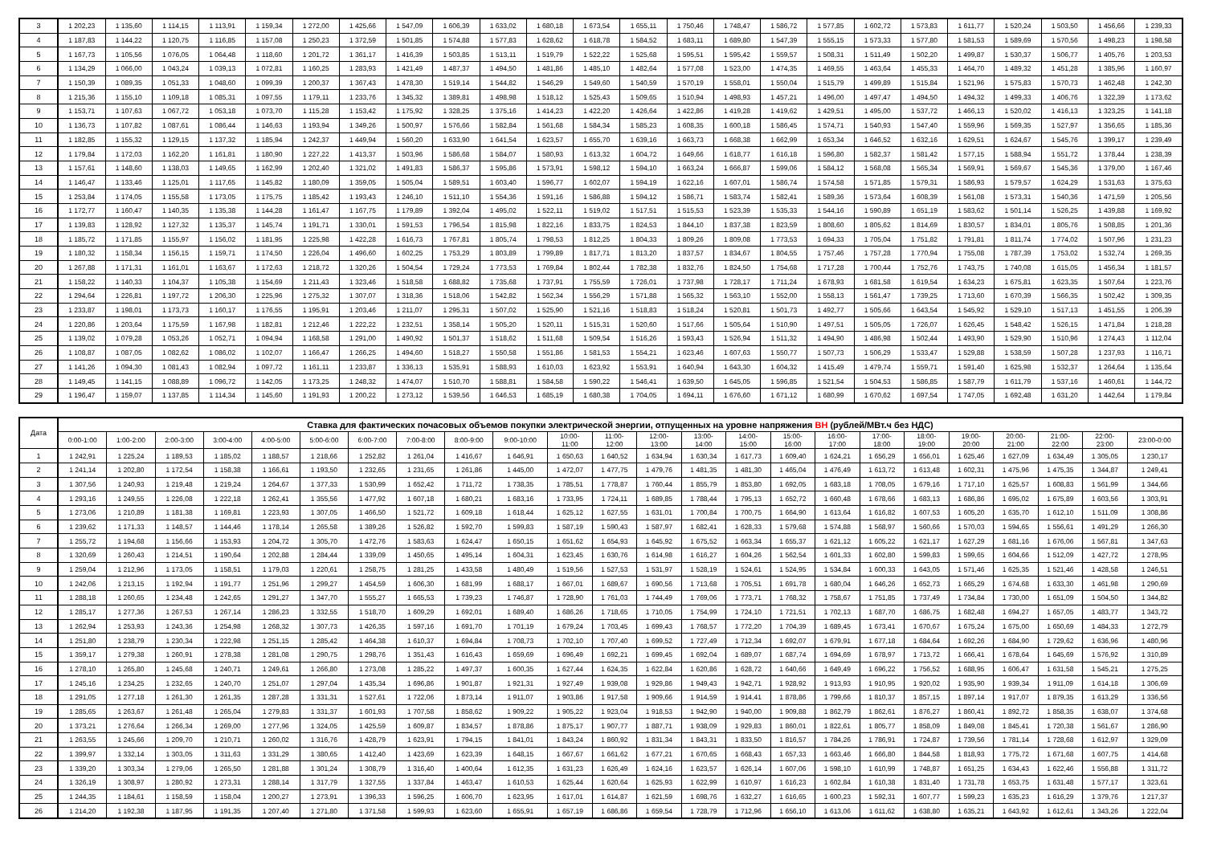| 3 | 1 202,23 | 1 135,60 | 1 114,15 | 1 113,91 | 1 159,34 | 1 272,00 | 1 425,66 | 1 547,09 | 1 606,39 | 1 633,02 | 1 680,18 | 1 673,54 | 1 655,11 | 1 750,46 | 1 748,47 | 1 586,72 | 1 577,85 | 1 602,72 | 1 573,83 | 1 611,77 | 1 520,24 | 1 503,50 | 1 456,66 | 1 239,33 |
| 4 | 1 187,83 | 1 144,22 | 1 120,75 | 1 116,85 | 1 157,08 | 1 250,23 | 1 372,59 | 1 501,85 | 1 574,88 | 1 577,83 | 1 628,62 | 1 618,78 | 1 584,52 | 1 683,11 | 1 689,80 | 1 547,39 | 1 555,15 | 1 573,33 | 1 577,80 | 1 581,53 | 1 589,69 | 1 570,56 | 1 498,23 | 1 198,58 |
| 5 | 1 167,73 | 1 105,56 | 1 076,05 | 1 064,48 | 1 118,60 | 1 201,72 | 1 361,17 | 1 416,39 | 1 503,85 | 1 513,11 | 1 519,79 | 1 522,22 | 1 525,68 | 1 595,51 | 1 595,42 | 1 559,57 | 1 508,31 | 1 511,49 | 1 502,20 | 1 499,87 | 1 530,37 | 1 506,77 | 1 405,76 | 1 203,53 |
| 6 | 1 134,29 | 1 066,00 | 1 043,24 | 1 039,13 | 1 072,81 | 1 160,25 | 1 283,93 | 1 421,49 | 1 487,37 | 1 494,50 | 1 481,86 | 1 485,10 | 1 482,64 | 1 577,08 | 1 523,00 | 1 474,35 | 1 469,55 | 1 463,64 | 1 455,33 | 1 464,70 | 1 489,32 | 1 451,28 | 1 385,96 | 1 160,97 |
| 7 | 1 150,39 | 1 089,35 | 1 051,33 | 1 048,60 | 1 099,39 | 1 200,37 | 1 367,43 | 1 478,30 | 1 519,14 | 1 544,82 | 1 546,29 | 1 549,60 | 1 540,59 | 1 570,19 | 1 558,01 | 1 550,04 | 1 515,79 | 1 499,89 | 1 515,84 | 1 521,96 | 1 575,83 | 1 570,73 | 1 462,48 | 1 242,30 |
| 8 | 1 215,36 | 1 155,10 | 1 109,18 | 1 085,31 | 1 097,55 | 1 179,11 | 1 233,76 | 1 345,32 | 1 389,81 | 1 498,98 | 1 518,12 | 1 525,43 | 1 509,65 | 1 510,94 | 1 498,93 | 1 457,21 | 1 496,00 | 1 497,47 | 1 494,50 | 1 494,32 | 1 499,33 | 1 406,76 | 1 322,39 | 1 173,62 |
| 9 | 1 153,71 | 1 107,63 | 1 067,72 | 1 053,18 | 1 073,70 | 1 115,28 | 1 153,42 | 1 175,92 | 1 328,25 | 1 375,16 | 1 414,23 | 1 422,20 | 1 426,64 | 1 422,86 | 1 419,28 | 1 419,62 | 1 429,51 | 1 495,00 | 1 537,72 | 1 466,13 | 1 520,02 | 1 416,13 | 1 323,25 | 1 141,18 |
| 10 | 1 136,73 | 1 107,82 | 1 087,61 | 1 086,44 | 1 146,63 | 1 193,94 | 1 349,26 | 1 500,97 | 1 576,66 | 1 582,84 | 1 561,68 | 1 584,34 | 1 585,23 | 1 608,35 | 1 600,18 | 1 586,45 | 1 574,71 | 1 540,93 | 1 547,40 | 1 559,96 | 1 569,35 | 1 527,97 | 1 356,65 | 1 185,36 |
| 11 | 1 182,85 | 1 155,32 | 1 129,15 | 1 137,32 | 1 185,94 | 1 242,37 | 1 449,94 | 1 560,20 | 1 633,90 | 1 641,54 | 1 623,57 | 1 655,70 | 1 639,16 | 1 663,73 | 1 668,38 | 1 662,99 | 1 653,34 | 1 646,52 | 1 632,16 | 1 629,51 | 1 624,67 | 1 545,76 | 1 399,17 | 1 239,49 |
| 12 | 1 179,84 | 1 172,03 | 1 162,20 | 1 161,81 | 1 180,90 | 1 227,22 | 1 413,37 | 1 503,96 | 1 586,68 | 1 584,07 | 1 580,93 | 1 613,32 | 1 604,72 | 1 649,66 | 1 618,77 | 1 616,18 | 1 596,80 | 1 582,37 | 1 581,42 | 1 577,15 | 1 588,94 | 1 551,72 | 1 378,44 | 1 238,39 |
| 13 | 1 157,61 | 1 148,60 | 1 138,03 | 1 149,65 | 1 162,99 | 1 202,40 | 1 321,02 | 1 491,83 | 1 586,37 | 1 595,86 | 1 573,91 | 1 598,12 | 1 594,10 | 1 663,24 | 1 666,87 | 1 599,06 | 1 584,12 | 1 568,08 | 1 565,34 | 1 569,91 | 1 569,67 | 1 545,36 | 1 379,00 | 1 167,46 |
| 14 | 1 146,47 | 1 133,46 | 1 125,01 | 1 117,65 | 1 145,82 | 1 180,09 | 1 359,05 | 1 505,04 | 1 589,51 | 1 603,40 | 1 596,77 | 1 602,07 | 1 594,19 | 1 622,16 | 1 607,01 | 1 586,74 | 1 574,58 | 1 571,85 | 1 579,31 | 1 586,93 | 1 579,57 | 1 624,29 | 1 531,63 | 1 375,63 |
| 15 | 1 253,84 | 1 174,05 | 1 155,58 | 1 173,05 | 1 175,75 | 1 185,42 | 1 193,43 | 1 246,10 | 1 511,10 | 1 554,36 | 1 591,16 | 1 586,88 | 1 594,12 | 1 586,71 | 1 583,74 | 1 582,41 | 1 589,36 | 1 573,64 | 1 608,39 | 1 561,08 | 1 573,31 | 1 540,36 | 1 471,59 | 1 205,56 |
| 16 | 1 172,77 | 1 160,47 | 1 140,35 | 1 135,38 | 1 144,28 | 1 161,47 | 1 167,75 | 1 179,89 | 1 392,04 | 1 495,02 | 1 522,11 | 1 519,02 | 1 517,51 | 1 515,53 | 1 523,39 | 1 535,33 | 1 544,16 | 1 590,89 | 1 651,19 | 1 583,62 | 1 501,14 | 1 526,25 | 1 439,88 | 1 169,92 |
| 17 | 1 139,83 | 1 128,92 | 1 127,32 | 1 135,37 | 1 145,74 | 1 191,71 | 1 330,01 | 1 591,53 | 1 796,54 | 1 815,98 | 1 822,16 | 1 833,75 | 1 824,53 | 1 844,10 | 1 837,38 | 1 823,59 | 1 808,60 | 1 805,62 | 1 814,69 | 1 830,57 | 1 834,01 | 1 805,76 | 1 508,85 | 1 201,36 |
| 18 | 1 185,72 | 1 171,85 | 1 155,97 | 1 156,02 | 1 181,95 | 1 225,98 | 1 422,28 | 1 616,73 | 1 767,81 | 1 805,74 | 1 798,53 | 1 812,25 | 1 804,33 | 1 809,26 | 1 809,08 | 1 773,53 | 1 694,33 | 1 705,04 | 1 751,82 | 1 791,81 | 1 811,74 | 1 774,02 | 1 507,96 | 1 231,23 |
| 19 | 1 180,32 | 1 158,34 | 1 156,15 | 1 159,71 | 1 174,50 | 1 226,04 | 1 496,60 | 1 602,25 | 1 753,29 | 1 803,89 | 1 799,89 | 1 817,71 | 1 813,20 | 1 837,57 | 1 834,67 | 1 804,55 | 1 757,46 | 1 757,28 | 1 770,94 | 1 755,08 | 1 787,39 | 1 753,02 | 1 532,74 | 1 269,35 |
| 20 | 1 267,88 | 1 171,31 | 1 161,01 | 1 163,67 | 1 172,63 | 1 218,72 | 1 320,26 | 1 504,54 | 1 729,24 | 1 773,53 | 1 769,84 | 1 802,44 | 1 782,38 | 1 832,76 | 1 824,50 | 1 754,68 | 1 717,28 | 1 700,44 | 1 752,76 | 1 743,75 | 1 740,08 | 1 615,05 | 1 456,34 | 1 181,57 |
| 21 | 1 158,22 | 1 140,33 | 1 104,37 | 1 105,38 | 1 154,69 | 1 211,43 | 1 323,46 | 1 518,58 | 1 688,82 | 1 735,68 | 1 737,91 | 1 755,59 | 1 726,01 | 1 737,98 | 1 728,17 | 1 711,24 | 1 678,93 | 1 681,58 | 1 619,54 | 1 634,23 | 1 675,81 | 1 623,35 | 1 507,64 | 1 223,76 |
| 22 | 1 294,64 | 1 226,81 | 1 197,72 | 1 206,30 | 1 225,96 | 1 275,32 | 1 307,07 | 1 318,36 | 1 518,06 | 1 542,82 | 1 562,34 | 1 556,29 | 1 571,88 | 1 565,32 | 1 563,10 | 1 552,00 | 1 558,13 | 1 561,47 | 1 739,25 | 1 713,60 | 1 670,39 | 1 566,35 | 1 502,42 | 1 309,35 |
| 23 | 1 233,87 | 1 198,01 | 1 173,73 | 1 160,17 | 1 176,55 | 1 195,91 | 1 203,46 | 1 211,07 | 1 295,31 | 1 507,02 | 1 525,90 | 1 521,16 | 1 518,83 | 1 518,24 | 1 520,81 | 1 501,73 | 1 492,77 | 1 505,66 | 1 643,54 | 1 545,92 | 1 529,10 | 1 517,13 | 1 451,55 | 1 206,39 |
| 24 | 1 220,86 | 1 203,64 | 1 175,59 | 1 167,98 | 1 182,81 | 1 212,46 | 1 222,22 | 1 232,51 | 1 358,14 | 1 505,20 | 1 520,11 | 1 515,31 | 1 520,60 | 1 517,66 | 1 505,64 | 1 510,90 | 1 497,51 | 1 505,05 | 1 726,07 | 1 626,45 | 1 548,42 | 1 526,15 | 1 471,84 | 1 218,28 |
| 25 | 1 139,02 | 1 079,28 | 1 053,26 | 1 052,71 | 1 094,94 | 1 168,58 | 1 291,00 | 1 490,92 | 1 501,37 | 1 518,62 | 1 511,68 | 1 509,54 | 1 516,26 | 1 593,43 | 1 526,94 | 1 511,32 | 1 494,90 | 1 486,98 | 1 502,44 | 1 493,90 | 1 529,90 | 1 510,96 | 1 274,43 | 1 112,04 |
| 26 | 1 108,87 | 1 087,05 | 1 082,62 | 1 086,02 | 1 102,07 | 1 166,47 | 1 266,25 | 1 494,60 | 1 518,27 | 1 550,58 | 1 551,86 | 1 581,53 | 1 554,21 | 1 623,46 | 1 607,63 | 1 550,77 | 1 507,73 | 1 506,29 | 1 533,47 | 1 529,88 | 1 538,59 | 1 507,28 | 1 237,93 | 1 116,71 |
| 27 | 1 141,26 | 1 094,30 | 1 081,43 | 1 082,94 | 1 097,72 | 1 161,11 | 1 233,87 | 1 336,13 | 1 535,91 | 1 588,93 | 1 610,03 | 1 623,92 | 1 553,91 | 1 640,94 | 1 643,30 | 1 604,32 | 1 415,49 | 1 479,74 | 1 559,71 | 1 591,40 | 1 625,98 | 1 532,37 | 1 264,64 | 1 135,64 |
| 28 | 1 149,45 | 1 141,15 | 1 088,89 | 1 096,72 | 1 142,05 | 1 173,25 | 1 248,32 | 1 474,07 | 1 510,70 | 1 588,81 | 1 584,58 | 1 590,22 | 1 546,41 | 1 639,50 | 1 645,05 | 1 596,85 | 1 521,54 | 1 504,53 | 1 586,85 | 1 587,79 | 1 611,79 | 1 537,16 | 1 460,61 | 1 144,72 |
| 29 | 1 196,47 | 1 159,07 | 1 137,85 | 1 114,34 | 1 145,60 | 1 191,93 | 1 200,22 | 1 273,12 | 1 539,56 | 1 646,53 | 1 685,19 | 1 680,38 | 1 704,05 | 1 694,11 | 1 676,60 | 1 671,12 | 1 680,99 | 1 670,62 | 1 697,54 | 1 747,05 | 1 692,48 | 1 631,20 | 1 442,64 | 1 179,84 |
| Дата | Ставка для фактических почасовых объемов покупки электрической энергии, отпущенных на уровне напряжения ВН (рублей/МВт.ч без НДС) | | | | | | | | | | | | | | | | | | | | | | | |
| --- | --- | --- | --- | --- | --- | --- | --- | --- | --- | --- | --- | --- | --- | --- | --- | --- | --- | --- | --- | --- | --- | --- | --- | --- |
| | 0:00-1:00 | 1:00-2:00 | 2:00-3:00 | 3:00-4:00 | 4:00-5:00 | 5:00-6:00 | 6:00-7:00 | 7:00-8:00 | 8:00-9:00 | 9:00-10:00 | 10:00- 11:00 | 11:00- 12:00 | 12:00- 13:00 | 13:00- 14:00 | 14:00- 15:00 | 15:00- 16:00 | 16:00- 17:00 | 17:00- 18:00 | 18:00- 19:00 | 19:00- 20:00 | 20:00- 21:00 | 21:00- 22:00 | 22:00- 23:00 | 23:00-0:00 |
| 1 | 1 242,91 | 1 225,24 | 1 189,53 | 1 185,02 | 1 188,57 | 1 218,66 | 1 252,82 | 1 261,04 | 1 416,67 | 1 646,91 | 1 650,63 | 1 640,52 | 1 634,94 | 1 630,34 | 1 617,73 | 1 609,40 | 1 624,21 | 1 656,29 | 1 656,01 | 1 625,46 | 1 627,09 | 1 634,49 | 1 305,05 | 1 230,17 |
| 2 | 1 241,14 | 1 202,80 | 1 172,54 | 1 158,38 | 1 166,61 | 1 193,50 | 1 232,65 | 1 231,65 | 1 261,86 | 1 445,00 | 1 472,07 | 1 477,75 | 1 479,76 | 1 481,35 | 1 481,30 | 1 465,04 | 1 476,49 | 1 613,72 | 1 613,48 | 1 602,31 | 1 475,96 | 1 475,35 | 1 344,87 | 1 249,41 |
| 3 | 1 307,56 | 1 240,93 | 1 219,48 | 1 219,24 | 1 264,67 | 1 377,33 | 1 530,99 | 1 652,42 | 1 711,72 | 1 738,35 | 1 785,51 | 1 778,87 | 1 760,44 | 1 855,79 | 1 853,80 | 1 692,05 | 1 683,18 | 1 708,05 | 1 679,16 | 1 717,10 | 1 625,57 | 1 608,83 | 1 561,99 | 1 344,66 |
| 4 | 1 293,16 | 1 249,55 | 1 226,08 | 1 222,18 | 1 262,41 | 1 355,56 | 1 477,92 | 1 607,18 | 1 680,21 | 1 683,16 | 1 733,95 | 1 724,11 | 1 689,85 | 1 788,44 | 1 795,13 | 1 652,72 | 1 660,48 | 1 678,66 | 1 683,13 | 1 686,86 | 1 695,02 | 1 675,89 | 1 603,56 | 1 303,91 |
| 5 | 1 273,06 | 1 210,89 | 1 181,38 | 1 169,81 | 1 223,93 | 1 307,05 | 1 466,50 | 1 521,72 | 1 609,18 | 1 618,44 | 1 625,12 | 1 627,55 | 1 631,01 | 1 700,84 | 1 700,75 | 1 664,90 | 1 613,64 | 1 616,82 | 1 607,53 | 1 605,20 | 1 635,70 | 1 612,10 | 1 511,09 | 1 308,86 |
| 6 | 1 239,62 | 1 171,33 | 1 148,57 | 1 144,46 | 1 178,14 | 1 265,58 | 1 389,26 | 1 526,82 | 1 592,70 | 1 599,83 | 1 587,19 | 1 590,43 | 1 587,97 | 1 682,41 | 1 628,33 | 1 579,68 | 1 574,88 | 1 568,97 | 1 560,66 | 1 570,03 | 1 594,65 | 1 556,61 | 1 491,29 | 1 266,30 |
| 7 | 1 255,72 | 1 194,68 | 1 156,66 | 1 153,93 | 1 204,72 | 1 305,70 | 1 472,76 | 1 583,63 | 1 624,47 | 1 650,15 | 1 651,62 | 1 654,93 | 1 645,92 | 1 675,52 | 1 663,34 | 1 655,37 | 1 621,12 | 1 605,22 | 1 621,17 | 1 627,29 | 1 681,16 | 1 676,06 | 1 567,81 | 1 347,63 |
| 8 | 1 320,69 | 1 260,43 | 1 214,51 | 1 190,64 | 1 202,88 | 1 284,44 | 1 339,09 | 1 450,65 | 1 495,14 | 1 604,31 | 1 623,45 | 1 630,76 | 1 614,98 | 1 616,27 | 1 604,26 | 1 562,54 | 1 601,33 | 1 602,80 | 1 599,83 | 1 599,65 | 1 604,66 | 1 512,09 | 1 427,72 | 1 278,95 |
| 9 | 1 259,04 | 1 212,96 | 1 173,05 | 1 158,51 | 1 179,03 | 1 220,61 | 1 258,75 | 1 281,25 | 1 433,58 | 1 480,49 | 1 519,56 | 1 527,53 | 1 531,97 | 1 528,19 | 1 524,61 | 1 524,95 | 1 534,84 | 1 600,33 | 1 643,05 | 1 571,46 | 1 625,35 | 1 521,46 | 1 428,58 | 1 246,51 |
| 10 | 1 242,06 | 1 213,15 | 1 192,94 | 1 191,77 | 1 251,96 | 1 299,27 | 1 454,59 | 1 606,30 | 1 681,99 | 1 688,17 | 1 667,01 | 1 689,67 | 1 690,56 | 1 713,68 | 1 705,51 | 1 691,78 | 1 680,04 | 1 646,26 | 1 652,73 | 1 665,29 | 1 674,68 | 1 633,30 | 1 461,98 | 1 290,69 |
| 11 | 1 288,18 | 1 260,65 | 1 234,48 | 1 242,65 | 1 291,27 | 1 347,70 | 1 555,27 | 1 665,53 | 1 739,23 | 1 746,87 | 1 728,90 | 1 761,03 | 1 744,49 | 1 769,06 | 1 773,71 | 1 768,32 | 1 758,67 | 1 751,85 | 1 737,49 | 1 734,84 | 1 730,00 | 1 651,09 | 1 504,50 | 1 344,82 |
| 12 | 1 285,17 | 1 277,36 | 1 267,53 | 1 267,14 | 1 286,23 | 1 332,55 | 1 518,70 | 1 609,29 | 1 692,01 | 1 689,40 | 1 686,26 | 1 718,65 | 1 710,05 | 1 754,99 | 1 724,10 | 1 721,51 | 1 702,13 | 1 687,70 | 1 686,75 | 1 682,48 | 1 694,27 | 1 657,05 | 1 483,77 | 1 343,72 |
| 13 | 1 262,94 | 1 253,93 | 1 243,36 | 1 254,98 | 1 268,32 | 1 307,73 | 1 426,35 | 1 597,16 | 1 691,70 | 1 701,19 | 1 679,24 | 1 703,45 | 1 699,43 | 1 768,57 | 1 772,20 | 1 704,39 | 1 689,45 | 1 673,41 | 1 670,67 | 1 675,24 | 1 675,00 | 1 650,69 | 1 484,33 | 1 272,79 |
| 14 | 1 251,80 | 1 238,79 | 1 230,34 | 1 222,98 | 1 251,15 | 1 285,42 | 1 464,38 | 1 610,37 | 1 694,84 | 1 708,73 | 1 702,10 | 1 707,40 | 1 699,52 | 1 727,49 | 1 712,34 | 1 692,07 | 1 679,91 | 1 677,18 | 1 684,64 | 1 692,26 | 1 684,90 | 1 729,62 | 1 636,96 | 1 480,96 |
| 15 | 1 359,17 | 1 279,38 | 1 260,91 | 1 278,38 | 1 281,08 | 1 290,75 | 1 298,76 | 1 351,43 | 1 616,43 | 1 659,69 | 1 696,49 | 1 692,21 | 1 699,45 | 1 692,04 | 1 689,07 | 1 687,74 | 1 694,69 | 1 678,97 | 1 713,72 | 1 666,41 | 1 678,64 | 1 645,69 | 1 576,92 | 1 310,89 |
| 16 | 1 278,10 | 1 265,80 | 1 245,68 | 1 240,71 | 1 249,61 | 1 266,80 | 1 273,08 | 1 285,22 | 1 497,37 | 1 600,35 | 1 627,44 | 1 624,35 | 1 622,84 | 1 620,86 | 1 628,72 | 1 640,66 | 1 649,49 | 1 696,22 | 1 756,52 | 1 688,95 | 1 606,47 | 1 631,58 | 1 545,21 | 1 275,25 |
| 17 | 1 245,16 | 1 234,25 | 1 232,65 | 1 240,70 | 1 251,07 | 1 297,04 | 1 435,34 | 1 696,86 | 1 901,87 | 1 921,31 | 1 927,49 | 1 939,08 | 1 929,86 | 1 949,43 | 1 942,71 | 1 928,92 | 1 913,93 | 1 910,95 | 1 920,02 | 1 935,90 | 1 939,34 | 1 911,09 | 1 614,18 | 1 306,69 |
| 18 | 1 291,05 | 1 277,18 | 1 261,30 | 1 261,35 | 1 287,28 | 1 331,31 | 1 527,61 | 1 722,06 | 1 873,14 | 1 911,07 | 1 903,86 | 1 917,58 | 1 909,66 | 1 914,59 | 1 914,41 | 1 878,86 | 1 799,66 | 1 810,37 | 1 857,15 | 1 897,14 | 1 917,07 | 1 879,35 | 1 613,29 | 1 336,56 |
| 19 | 1 285,65 | 1 263,67 | 1 261,48 | 1 265,04 | 1 279,83 | 1 331,37 | 1 601,93 | 1 707,58 | 1 858,62 | 1 909,22 | 1 905,22 | 1 923,04 | 1 918,53 | 1 942,90 | 1 940,00 | 1 909,88 | 1 862,79 | 1 862,61 | 1 876,27 | 1 860,41 | 1 892,72 | 1 858,35 | 1 638,07 | 1 374,68 |
| 20 | 1 373,21 | 1 276,64 | 1 266,34 | 1 269,00 | 1 277,96 | 1 324,05 | 1 425,59 | 1 609,87 | 1 834,57 | 1 878,86 | 1 875,17 | 1 907,77 | 1 887,71 | 1 938,09 | 1 929,83 | 1 860,01 | 1 822,61 | 1 805,77 | 1 858,09 | 1 849,08 | 1 845,41 | 1 720,38 | 1 561,67 | 1 286,90 |
| 21 | 1 263,55 | 1 245,66 | 1 209,70 | 1 210,71 | 1 260,02 | 1 316,76 | 1 428,79 | 1 623,91 | 1 794,15 | 1 841,01 | 1 843,24 | 1 860,92 | 1 831,34 | 1 843,31 | 1 833,50 | 1 816,57 | 1 784,26 | 1 786,91 | 1 724,87 | 1 739,56 | 1 781,14 | 1 728,68 | 1 612,97 | 1 329,09 |
| 22 | 1 399,97 | 1 332,14 | 1 303,05 | 1 311,63 | 1 331,29 | 1 380,65 | 1 412,40 | 1 423,69 | 1 623,39 | 1 648,15 | 1 667,67 | 1 661,62 | 1 677,21 | 1 670,65 | 1 668,43 | 1 657,33 | 1 663,46 | 1 666,80 | 1 844,58 | 1 818,93 | 1 775,72 | 1 671,68 | 1 607,75 | 1 414,68 |
| 23 | 1 339,20 | 1 303,34 | 1 279,06 | 1 265,50 | 1 281,88 | 1 301,24 | 1 308,79 | 1 316,40 | 1 400,64 | 1 612,35 | 1 631,23 | 1 626,49 | 1 624,16 | 1 623,57 | 1 626,14 | 1 607,06 | 1 598,10 | 1 610,99 | 1 748,87 | 1 651,25 | 1 634,43 | 1 622,46 | 1 556,88 | 1 311,72 |
| 24 | 1 326,19 | 1 308,97 | 1 280,92 | 1 273,31 | 1 288,14 | 1 317,79 | 1 327,55 | 1 337,84 | 1 463,47 | 1 610,53 | 1 625,44 | 1 620,64 | 1 625,93 | 1 622,99 | 1 610,97 | 1 616,23 | 1 602,84 | 1 610,38 | 1 831,40 | 1 731,78 | 1 653,75 | 1 631,48 | 1 577,17 | 1 323,61 |
| 25 | 1 244,35 | 1 184,61 | 1 158,59 | 1 158,04 | 1 200,27 | 1 273,91 | 1 396,33 | 1 596,25 | 1 606,70 | 1 623,95 | 1 617,01 | 1 614,87 | 1 621,59 | 1 698,76 | 1 632,27 | 1 616,65 | 1 600,23 | 1 592,31 | 1 607,77 | 1 599,23 | 1 635,23 | 1 616,29 | 1 379,76 | 1 217,37 |
| 26 | 1 214,20 | 1 192,38 | 1 187,95 | 1 191,35 | 1 207,40 | 1 271,80 | 1 371,58 | 1 599,93 | 1 623,60 | 1 655,91 | 1 657,19 | 1 686,86 | 1 659,54 | 1 728,79 | 1 712,96 | 1 656,10 | 1 613,06 | 1 611,62 | 1 638,80 | 1 635,21 | 1 643,92 | 1 612,61 | 1 343,26 | 1 222,04 |